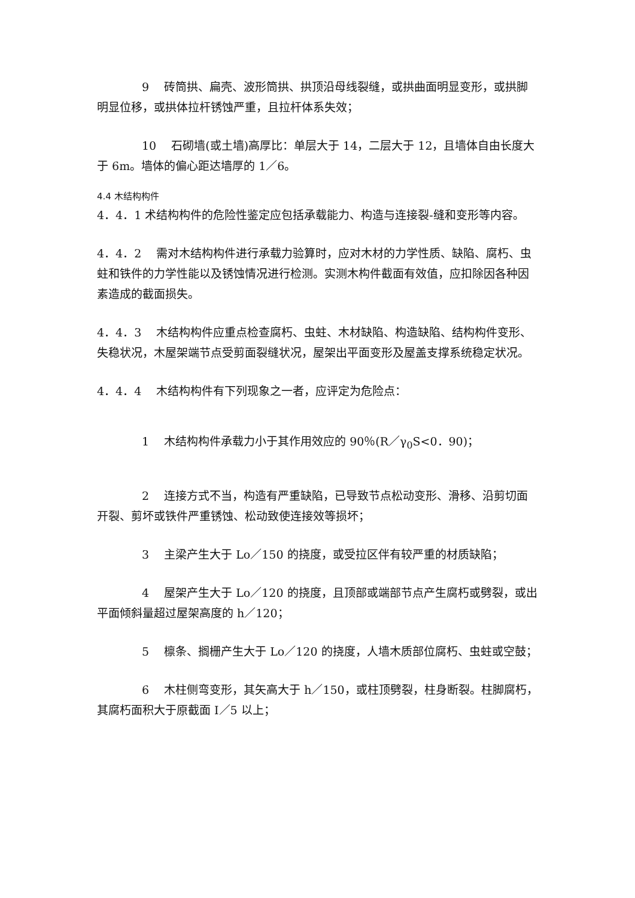9　 砖筒拱、扁壳、波形筒拱、拱顶沿母线裂缝，或拱曲面明显变形，或拱脚明显位移，或拱体拉杆锈蚀严重，且拉杆体系失效；
10　 石砌墙(或土墙)高厚比：单层大于 14，二层大于 12，且墙体自由长度大于 6m。墙体的偏心距达墙厚的 1／6。
4.4 木结构构件
4．4．1 术结构构件的危险性鉴定应包括承载能力、构造与连接裂-缝和变形等内容。
4．4．2　 需对木结构构件进行承载力验算时，应对木材的力学性质、缺陷、腐朽、虫蛀和铁件的力学性能以及锈蚀情况进行检测。实测木构件截面有效值，应扣除因各种因素造成的截面损失。
4．4．3　 木结构构件应重点检查腐朽、虫蛀、木材缺陷、构造缺陷、结构构件变形、失稳状况，木屋架端节点受剪面裂缝状况，屋架出平面变形及屋盖支撑系统稳定状况。
4．4．4　 木结构构件有下列现象之一者，应评定为危险点：
1　 木结构构件承载力小于其作用效应的 90％(R／γ<sub>0</sub>S<0．90)；
2　 连接方式不当，构造有严重缺陷，已导致节点松动变形、滑移、沿剪切面开裂、剪坏或铁件严重锈蚀、松动致使连接效等损坏；
3　 主梁产生大于 Lo／150 的挠度，或受拉区伴有较严重的材质缺陷；
4　 屋架产生大于 Lo／120 的挠度，且顶部或端部节点产生腐朽或劈裂，或出平面倾斜量超过屋架高度的 h／120；
5　 檩条、搁栅产生大于 Lo／120 的挠度，人墙木质部位腐朽、虫蛀或空鼓；
6　 木柱侧弯变形，其矢高大于 h／150，或柱顶劈裂，柱身断裂。柱脚腐朽，其腐朽面积大于原截面 I／5 以上；